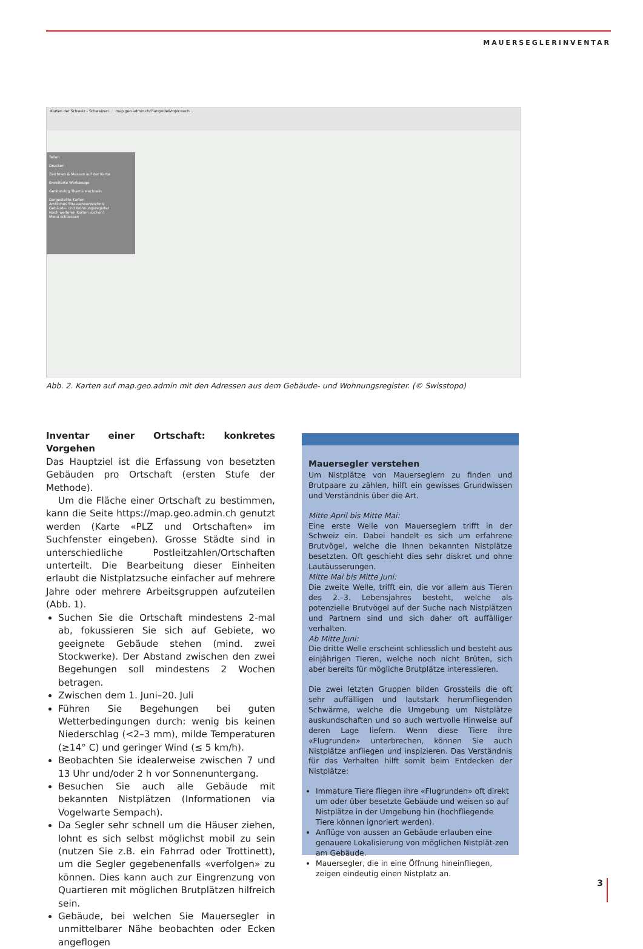MAUERSEGLERINVENTAR
Karten der Schweiz - Schweizeri… map.geo.admin.ch/?lang=de&topic=ech…
Teilen
Drucken
Zeichnen & Messen auf der Karte
Erweiterte Werkzeuge
Geokatalog Thema wechseln
Dargestellte Karten
Amtliches Strassenverzeichnis
Gebäude- und Wohnungsregister
Nach weiteren Karten suchen?
Menü schliessen
Abb. 2. Karten auf map.geo.admin mit den Adressen aus dem Gebäude- und Wohnungsregister. (© Swisstopo)
Inventar einer Ortschaft: konkretes Vorgehen
Das Hauptziel ist die Erfassung von besetzten Gebäuden pro Ortschaft (ersten Stufe der Methode).
Um die Fläche einer Ortschaft zu bestimmen, kann die Seite https://map.geo.admin.ch genutzt werden (Karte «PLZ und Ortschaften» im Suchfenster eingeben). Grosse Städte sind in unterschiedliche Postleitzahlen/Ortschaften unterteilt. Die Bearbeitung dieser Einheiten erlaubt die Nistplatzsuche einfacher auf mehrere Jahre oder mehrere Arbeitsgruppen aufzuteilen (Abb. 1).
Suchen Sie die Ortschaft mindestens 2-mal ab, fokussieren Sie sich auf Gebiete, wo geeignete Gebäude stehen (mind. zwei Stockwerke). Der Abstand zwischen den zwei Begehungen soll mindestens 2 Wochen betragen.
Zwischen dem 1. Juni–20. Juli
Führen Sie Begehungen bei guten Wetterbedingungen durch: wenig bis keinen Niederschlag (<2–3 mm), milde Temperaturen (≥14° C) und geringer Wind (≤ 5 km/h).
Beobachten Sie idealerweise zwischen 7 und 13 Uhr und/oder 2 h vor Sonnenuntergang.
Besuchen Sie auch alle Gebäude mit bekannten Nistplätzen (Informationen via Vogelwarte Sempach).
Da Segler sehr schnell um die Häuser ziehen, lohnt es sich selbst möglichst mobil zu sein (nutzen Sie z.B. ein Fahrrad oder Trottinett), um die Segler gegebenenfalls «verfolgen» zu können. Dies kann auch zur Eingrenzung von Quartieren mit möglichen Brutplätzen hilfreich sein.
Gebäude, bei welchen Sie Mauersegler in unmittelbarer Nähe beobachten oder Ecken angeflogen
Mauersegler verstehen
Um Nistplätze von Mauerseglern zu finden und Brutpaare zu zählen, hilft ein gewisses Grundwissen und Verständnis über die Art.
Mitte April bis Mitte Mai:
Eine erste Welle von Mauerseglern trifft in der Schweiz ein. Dabei handelt es sich um erfahrene Brutvögel, welche die Ihnen bekannten Nistplätze besetzten. Oft geschieht dies sehr diskret und ohne Lautäusserungen.
Mitte Mai bis Mitte Juni:
Die zweite Welle, trifft ein, die vor allem aus Tieren des 2.–3. Lebensjahres besteht, welche als potenzielle Brutvögel auf der Suche nach Nistplätzen und Partnern sind und sich daher oft auffälliger verhalten.
Ab Mitte Juni:
Die dritte Welle erscheint schliesslich und besteht aus einjährigen Tieren, welche noch nicht Brüten, sich aber bereits für mögliche Brutplätze interessieren.
Die zwei letzten Gruppen bilden Grossteils die oft sehr auffälligen und lautstark herumfliegenden Schwärme, welche die Umgebung um Nistplätze auskundschaften und so auch wertvolle Hinweise auf deren Lage liefern. Wenn diese Tiere ihre «Flugrunden» unterbrechen, können Sie auch Nistplätze anfliegen und inspizieren. Das Verständnis für das Verhalten hilft somit beim Entdecken der Nistplätze:
Immature Tiere fliegen ihre «Flugrunden» oft direkt um oder über besetzte Gebäude und weisen so auf Nistplätze in der Umgebung hin (hochfliegende Tiere können ignoriert werden).
Anflüge von aussen an Gebäude erlauben eine genauere Lokalisierung von möglichen Nistplät-zen am Gebäude.
Mauersegler, die in eine Öffnung hineinfliegen, zeigen eindeutig einen Nistplatz an.
3